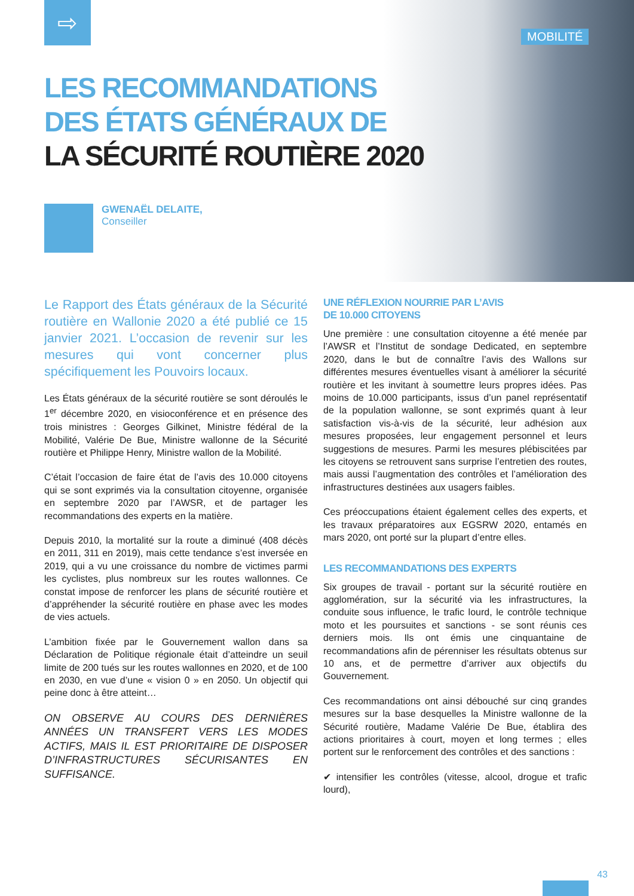⇨
MOBILITÉ
LES RECOMMANDATIONS
DES ÉTATS GÉNÉRAUX DE
LA SÉCURITÉ ROUTIÈRE 2020
GWENAËL DELAITE,
Conseiller
Le Rapport des États généraux de la Sécurité routière en Wallonie 2020 a été publié ce 15 janvier 2021. L’occasion de revenir sur les mesures qui vont concerner plus spécifiquement les Pouvoirs locaux.
Les États généraux de la sécurité routière se sont déroulés le 1<sup>er</sup> décembre 2020, en visioconférence et en présence des trois ministres : Georges Gilkinet, Ministre fédéral de la Mobilité, Valérie De Bue, Ministre wallonne de la Sécurité routière et Philippe Henry, Ministre wallon de la Mobilité.
C’était l’occasion de faire état de l’avis des 10.000 citoyens qui se sont exprimés via la consultation citoyenne, organisée en septembre 2020 par l’AWSR, et de partager les recommandations des experts en la matière.
Depuis 2010, la mortalité sur la route a diminué (408 décès en 2011, 311 en 2019), mais cette tendance s’est inversée en 2019, qui a vu une croissance du nombre de victimes parmi les cyclistes, plus nombreux sur les routes wallonnes. Ce constat impose de renforcer les plans de sécurité routière et d’appréhender la sécurité routière en phase avec les modes de vies actuels.
L’ambition fixée par le Gouvernement wallon dans sa Déclaration de Politique régionale était d’atteindre un seuil limite de 200 tués sur les routes wallonnes en 2020, et de 100 en 2030, en vue d’une « vision 0 » en 2050. Un objectif qui peine donc à être atteint…
ON OBSERVE AU COURS DES DERNIÈRES ANNÉES UN TRANSFERT VERS LES MODES ACTIFS, MAIS IL EST PRIORITAIRE DE DISPOSER D’INFRASTRUCTURES SÉCURISANTES EN SUFFISANCE.
UNE RÉFLEXION NOURRIE PAR L’AVIS
DE 10.000 CITOYENS
Une première : une consultation citoyenne a été menée par l’AWSR et l’Institut de sondage Dedicated, en septembre 2020, dans le but de connaître l’avis des Wallons sur différentes mesures éventuelles visant à améliorer la sécurité routière et les invitant à soumettre leurs propres idées. Pas moins de 10.000 participants, issus d’un panel représentatif de la population wallonne, se sont exprimés quant à leur satisfaction vis-à-vis de la sécurité, leur adhésion aux mesures proposées, leur engagement personnel et leurs suggestions de mesures. Parmi les mesures plébiscitées par les citoyens se retrouvent sans surprise l’entretien des routes, mais aussi l’augmentation des contrôles et l’amélioration des infrastructures destinées aux usagers faibles.
Ces préoccupations étaient également celles des experts, et les travaux préparatoires aux EGSRW 2020, entamés en mars 2020, ont porté sur la plupart d’entre elles.
LES RECOMMANDATIONS DES EXPERTS
Six groupes de travail - portant sur la sécurité routière en agglomération, sur la sécurité via les infrastructures, la conduite sous influence, le trafic lourd, le contrôle technique moto et les poursuites et sanctions - se sont réunis ces derniers mois. Ils ont émis une cinquantaine de recommandations afin de pérenniser les résultats obtenus sur 10 ans, et de permettre d’arriver aux objectifs du Gouvernement.
Ces recommandations ont ainsi débouché sur cinq grandes mesures sur la base desquelles la Ministre wallonne de la Sécurité routière, Madame Valérie De Bue, établira des actions prioritaires à court, moyen et long termes ; elles portent sur le renforcement des contrôles et des sanctions :
✔ intensifier les contrôles (vitesse, alcool, drogue et trafic lourd),
43